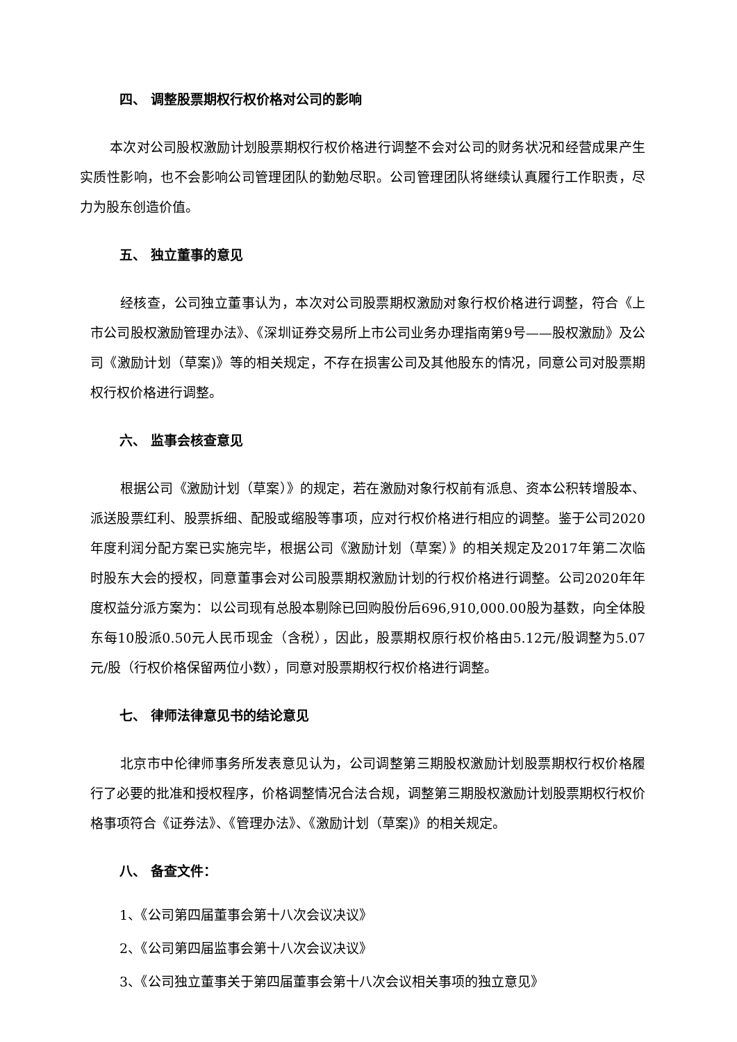四、 调整股票期权行权价格对公司的影响
本次对公司股权激励计划股票期权行权价格进行调整不会对公司的财务状况和经营成果产生实质性影响，也不会影响公司管理团队的勤勉尽职。公司管理团队将继续认真履行工作职责，尽力为股东创造价值。
五、 独立董事的意见
经核查，公司独立董事认为，本次对公司股票期权激励对象行权价格进行调整，符合《上市公司股权激励管理办法》、《深圳证券交易所上市公司业务办理指南第9号——股权激励》及公司《激励计划（草案)》等的相关规定，不存在损害公司及其他股东的情况，同意公司对股票期权行权价格进行调整。
六、 监事会核查意见
根据公司《激励计划（草案）》的规定，若在激励对象行权前有派息、资本公积转增股本、派送股票红利、股票拆细、配股或缩股等事项，应对行权价格进行相应的调整。鉴于公司2020年度利润分配方案已实施完毕，根据公司《激励计划（草案）》的相关规定及2017年第二次临时股东大会的授权，同意董事会对公司股票期权激励计划的行权价格进行调整。公司2020年年度权益分派方案为：以公司现有总股本剔除已回购股份后696,910,000.00股为基数，向全体股东每10股派0.50元人民币现金（含税），因此，股票期权原行权价格由5.12元/股调整为5.07元/股（行权价格保留两位小数），同意对股票期权行权价格进行调整。
七、 律师法律意见书的结论意见
北京市中伦律师事务所发表意见认为，公司调整第三期股权激励计划股票期权行权价格履行了必要的批准和授权程序，价格调整情况合法合规，调整第三期股权激励计划股票期权行权价格事项符合《证券法》、《管理办法》、《激励计划（草案)》的相关规定。
八、 备查文件：
1、《公司第四届董事会第十八次会议决议》
2、《公司第四届监事会第十八次会议决议》
3、《公司独立董事关于第四届董事会第十八次会议相关事项的独立意见》